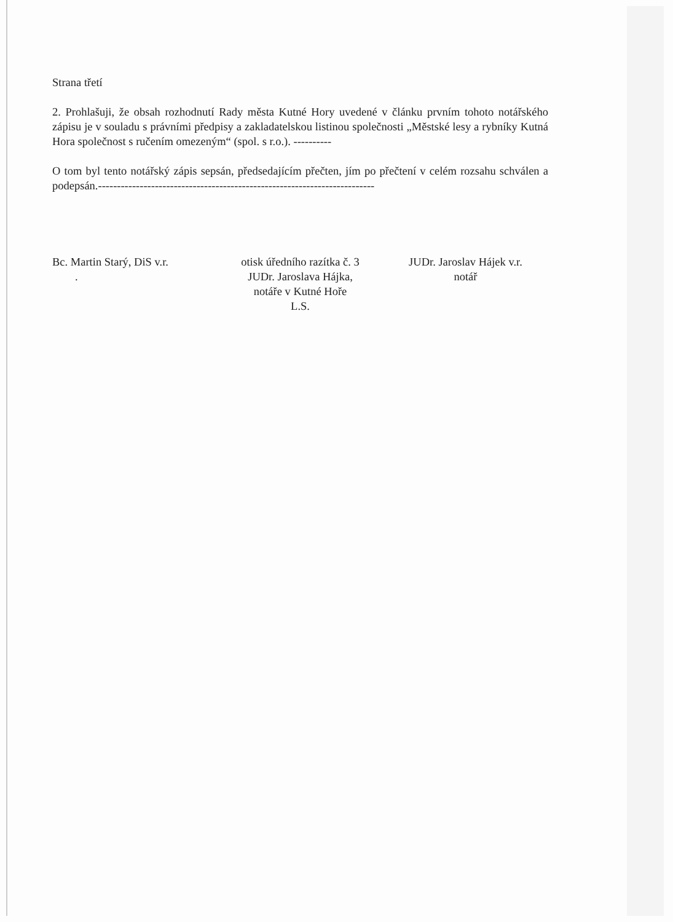Strana třetí
2. Prohlašuji, že obsah rozhodnutí Rady města Kutné Hory uvedené v článku prvním tohoto notářského zápisu je v souladu s právními předpisy a zakladatelskou listinou společnosti „Městské lesy a rybníky Kutná Hora společnost s ručením omezeným“ (spol. s r.o.). ----------
O tom byl tento notářský zápis sepsán, předsedajícím přečten, jím po přečtení v celém rozsahu schválen a podepsán.-------------------------------------------------------------------------
Bc. Martin Starý, DiS v.r.
.
otisk úředního razítka č. 3
JUDr. Jaroslava Hájka,
notáře v Kutné Hoře
L.S.
JUDr. Jaroslav Hájek v.r.
notář